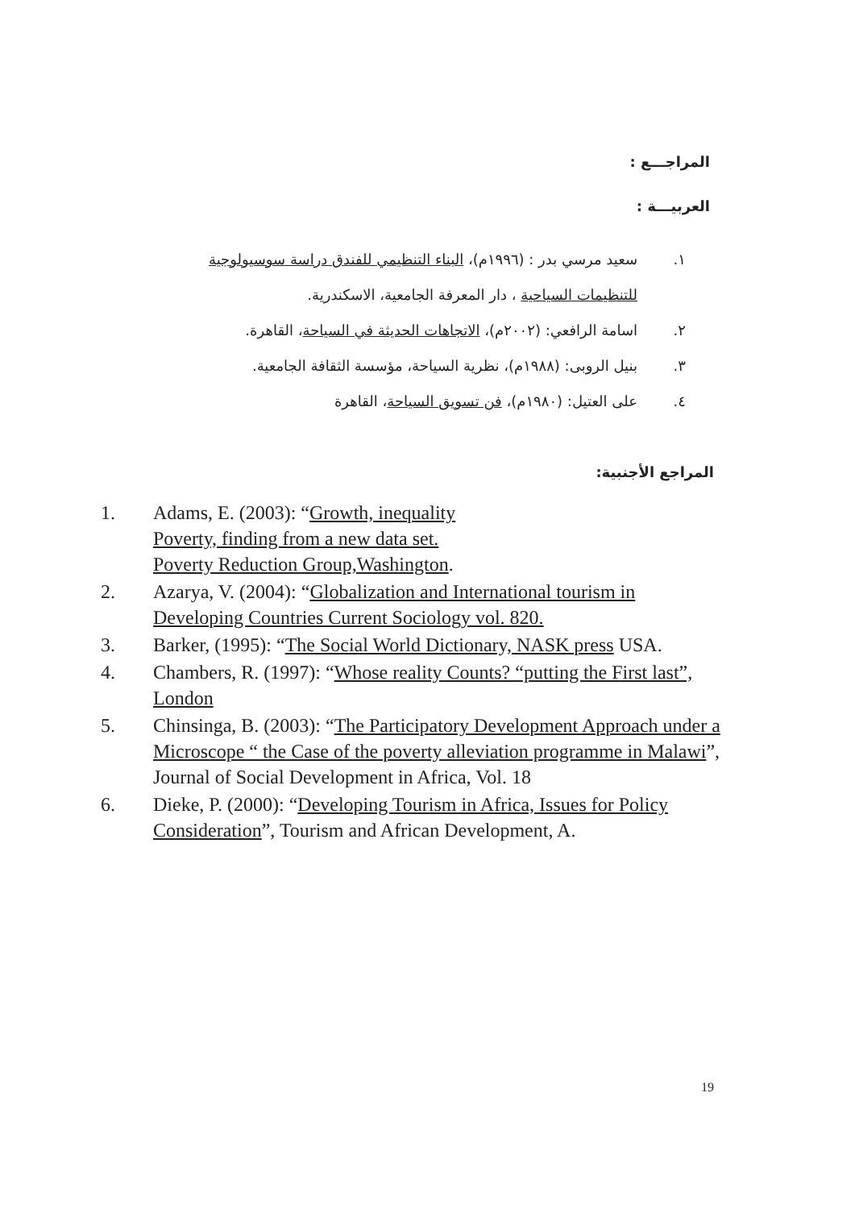المراجـــع :
العربيـــة :
١. سعيد مرسي بدر : (١٩٩٦م)، البناء التنظيمي للفندق دراسة سوسيولوجية للتنظيمات السياحية ، دار المعرفة الجامعية، الاسكندرية.
٢. اسامة الرافعي: (٢٠٠٢م)، الاتجاهات الحديثة في السياحة، القاهرة.
٣. بنيل الروبى: (١٩٨٨م)، نظرية السياحة، مؤسسة الثقافة الجامعية.
٤. على العتيل: (١٩٨٠م)، فن تسويق السياحة، القاهرة
المراجع الأجنبية:
1. Adams, E. (2003): “Growth, inequality
Poverty, finding from a new data set.
Poverty Reduction Group,Washington.
2. Azarya, V. (2004): “Globalization and International tourism in Developing Countries Current Sociology vol. 820.
3. Barker, (1995): “The Social World Dictionary, NASK press USA.
4. Chambers, R. (1997): “Whose reality Counts? “putting the First last”, London
5. Chinsinga, B. (2003): “The Participatory Development Approach under a Microscope “ the Case of the poverty alleviation programme in Malawi”, Journal of Social Development in Africa, Vol. 18
6. Dieke, P. (2000): “Developing Tourism in Africa, Issues for Policy Consideration”, Tourism and African Development, A.
19